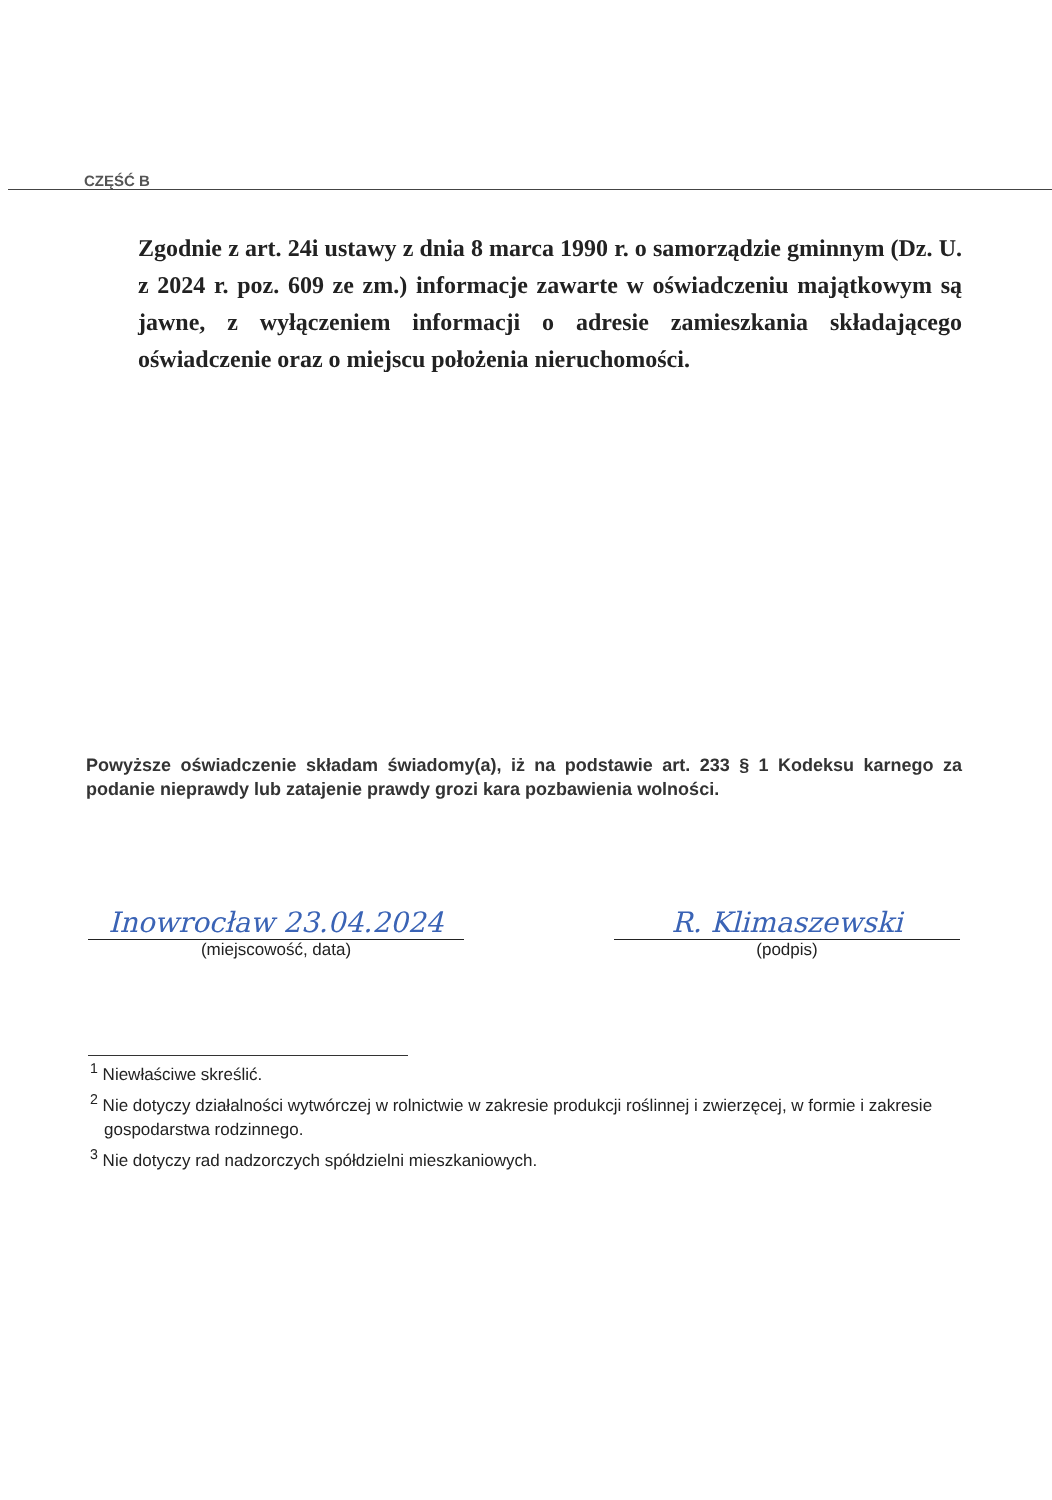CZĘŚĆ B
Zgodnie z art. 24i ustawy z dnia 8 marca 1990 r. o samorządzie gminnym (Dz. U. z 2024 r. poz. 609 ze zm.) informacje zawarte w oświadczeniu majątkowym są jawne, z wyłączeniem informacji o adresie zamieszkania składającego oświadczenie oraz o miejscu położenia nieruchomości.
Powyższe oświadczenie składam świadomy(a), iż na podstawie art. 233 § 1 Kodeksu karnego za podanie nieprawdy lub zatajenie prawdy grozi kara pozbawienia wolności.
Inowrocław 23.04.2024
(miejscowość, data)
R. Klimaszewski
(podpis)
<sup>1</sup> Niewłaściwe skreślić.
<sup>2</sup> Nie dotyczy działalności wytwórczej w rolnictwie w zakresie produkcji roślinnej i zwierzęcej, w formie i zakresie gospodarstwa rodzinnego.
<sup>3</sup> Nie dotyczy rad nadzorczych spółdzielni mieszkaniowych.